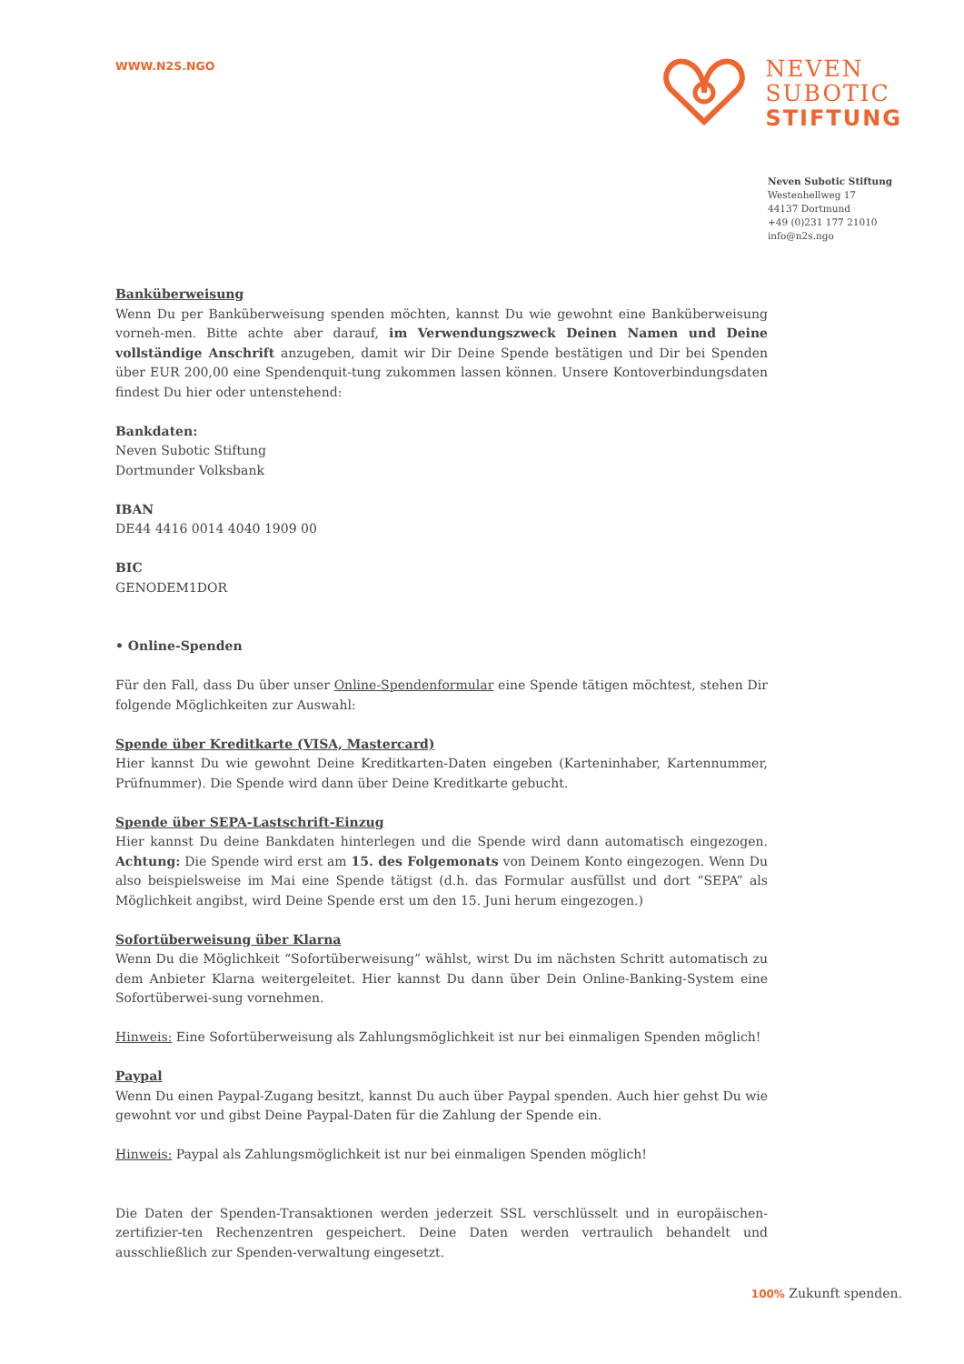WWW.N2S.NGO
NEVEN
SUBOTIC
STIFTUNG
Neven Subotic Stiftung
Westenhellweg 17
44137 Dortmund
+49 (0)231 177 21010
info@n2s.ngo
Banküberweisung
Wenn Du per Banküberweisung spenden möchten, kannst Du wie gewohnt eine Banküberweisung vorneh-men. Bitte achte aber darauf, im Verwendungszweck Deinen Namen und Deine vollständige Anschrift anzugeben, damit wir Dir Deine Spende bestätigen und Dir bei Spenden über EUR 200,00 eine Spendenquit-tung zukommen lassen können. Unsere Kontoverbindungsdaten findest Du hier oder untenstehend:
Bankdaten:
Neven Subotic Stiftung
Dortmunder Volksbank
IBAN
DE44 4416 0014 4040 1909 00
BIC
GENODEM1DOR
• Online-Spenden
Für den Fall, dass Du über unser Online-Spendenformular eine Spende tätigen möchtest, stehen Dir folgende Möglichkeiten zur Auswahl:
Spende über Kreditkarte (VISA, Mastercard)
Hier kannst Du wie gewohnt Deine Kreditkarten-Daten eingeben (Karteninhaber, Kartennummer, Prüfnummer). Die Spende wird dann über Deine Kreditkarte gebucht.
Spende über SEPA-Lastschrift-Einzug
Hier kannst Du deine Bankdaten hinterlegen und die Spende wird dann automatisch eingezogen. Achtung: Die Spende wird erst am 15. des Folgemonats von Deinem Konto eingezogen. Wenn Du also beispielsweise im Mai eine Spende tätigst (d.h. das Formular ausfüllst und dort “SEPA” als Möglichkeit angibst, wird Deine Spende erst um den 15. Juni herum eingezogen.)
Sofortüberweisung über Klarna
Wenn Du die Möglichkeit “Sofortüberweisung” wählst, wirst Du im nächsten Schritt automatisch zu dem Anbieter Klarna weitergeleitet. Hier kannst Du dann über Dein Online-Banking-System eine Sofortüberwei-sung vornehmen.
Hinweis: Eine Sofortüberweisung als Zahlungsmöglichkeit ist nur bei einmaligen Spenden möglich!
Paypal
Wenn Du einen Paypal-Zugang besitzt, kannst Du auch über Paypal spenden. Auch hier gehst Du wie gewohnt vor und gibst Deine Paypal-Daten für die Zahlung der Spende ein.
Hinweis: Paypal als Zahlungsmöglichkeit ist nur bei einmaligen Spenden möglich!
Die Daten der Spenden-Transaktionen werden jederzeit SSL verschlüsselt und in europäischen-zertifizier-ten Rechenzentren gespeichert. Deine Daten werden vertraulich behandelt und ausschließlich zur Spenden-verwaltung eingesetzt.
100% Zukunft spenden.